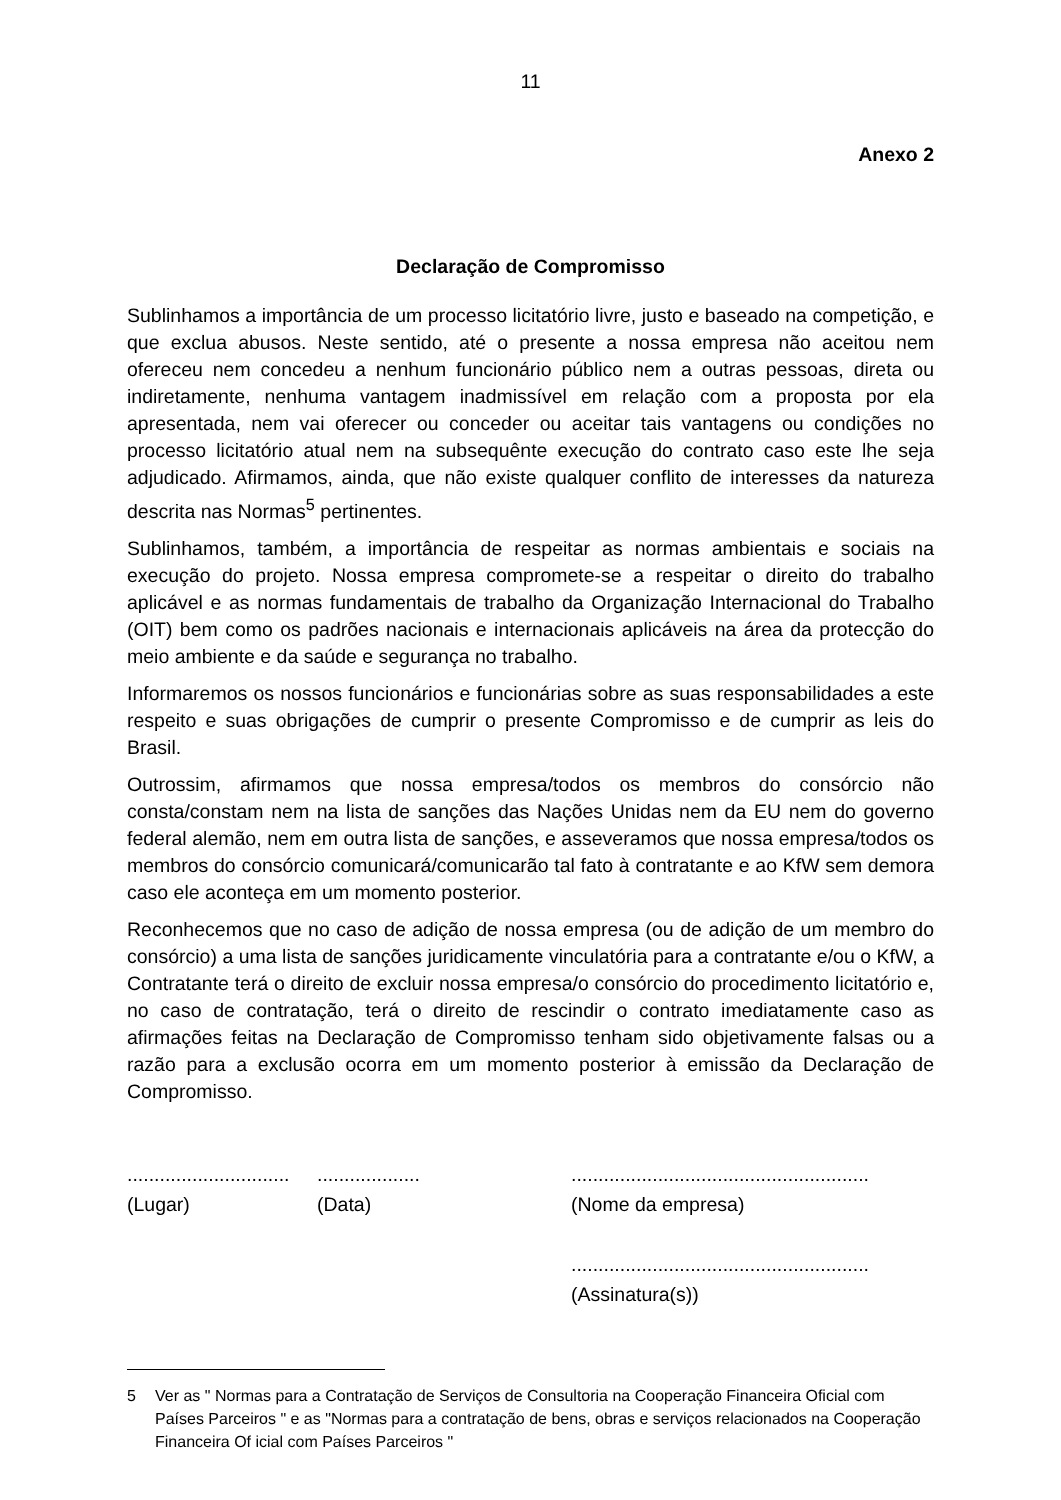11
Anexo 2
Declaração de Compromisso
Sublinhamos a importância de um processo licitatório livre, justo e baseado na competição, e que exclua abusos. Neste sentido, até o presente a nossa empresa não aceitou nem ofereceu nem concedeu a nenhum funcionário público nem a outras pessoas, direta ou indiretamente, nenhuma vantagem inadmissível em relação com a proposta por ela apresentada, nem vai oferecer ou conceder ou aceitar tais vantagens ou condições no processo licitatório atual nem na subsequênte execução do contrato caso este lhe seja adjudicado. Afirmamos, ainda, que não existe qualquer conflito de interesses da natureza descrita nas Normas<sup>5</sup> pertinentes.
Sublinhamos, também, a importância de respeitar as normas ambientais e sociais na execução do projeto. Nossa empresa compromete-se a respeitar o direito do trabalho aplicável e as normas fundamentais de trabalho da Organização Internacional do Trabalho (OIT) bem como os padrões nacionais e internacionais aplicáveis na área da protecção do meio ambiente e da saúde e segurança no trabalho.
Informaremos os nossos funcionários e funcionárias sobre as suas responsabilidades a este respeito e suas obrigações de cumprir o presente Compromisso e de cumprir as leis do Brasil.
Outrossim, afirmamos que nossa empresa/todos os membros do consórcio não consta/constam nem na lista de sanções das Nações Unidas nem da EU nem do governo federal alemão, nem em outra lista de sanções, e asseveramos que nossa empresa/todos os membros do consórcio comunicará/comunicarão tal fato à contratante e ao KfW sem demora caso ele aconteça em um momento posterior.
Reconhecemos que no caso de adição de nossa empresa (ou de adição de um membro do consórcio) a uma lista de sanções juridicamente vinculatória para a contratante e/ou o KfW, a Contratante terá o direito de excluir nossa empresa/o consórcio do procedimento licitatório e, no caso de contratação, terá o direito de rescindir o contrato imediatamente caso as afirmações feitas na Declaração de Compromisso tenham sido objetivamente falsas ou a razão para a exclusão ocorra em um momento posterior à emissão da Declaração de Compromisso.
..............................
(Lugar)
...................
(Data)
.......................................................
(Nome da empresa)
.......................................................
(Assinatura(s))
5 Ver as " Normas para a Contratação de Serviços de Consultoria na Cooperação Financeira Oficial com Países Parceiros " e as "Normas para a contratação de bens, obras e serviços relacionados na Cooperação Financeira Of icial com Países Parceiros "